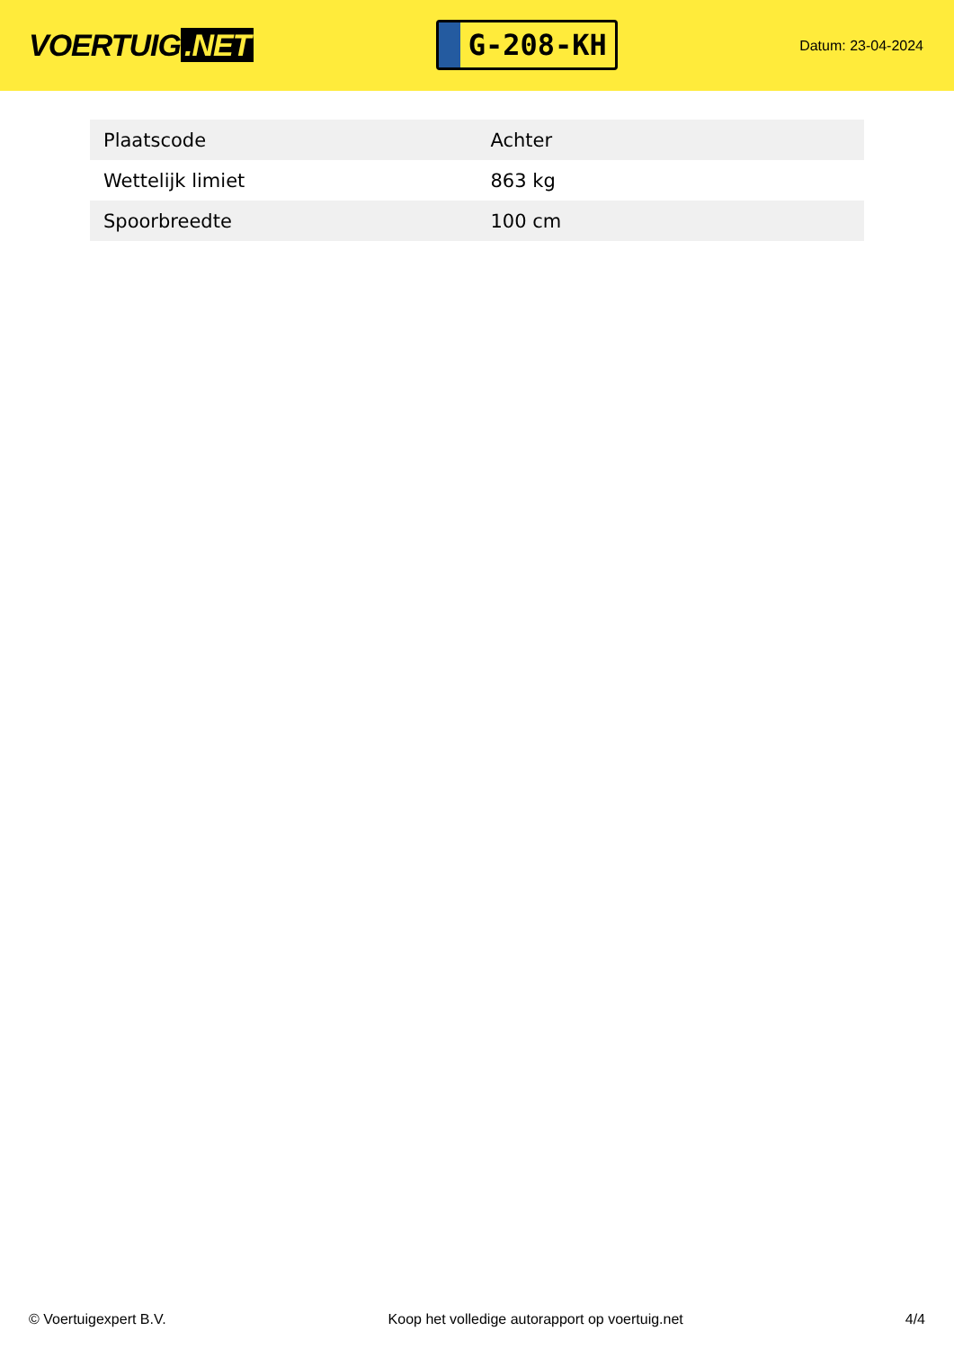VOERTUIG.NET
G-208-KH
Datum: 23-04-2024
| Plaatscode | Achter |
| Wettelijk limiet | 863 kg |
| Spoorbreedte | 100 cm |
© Voertuigexpert B.V. Koop het volledige autorapport op voertuig.net 4/4